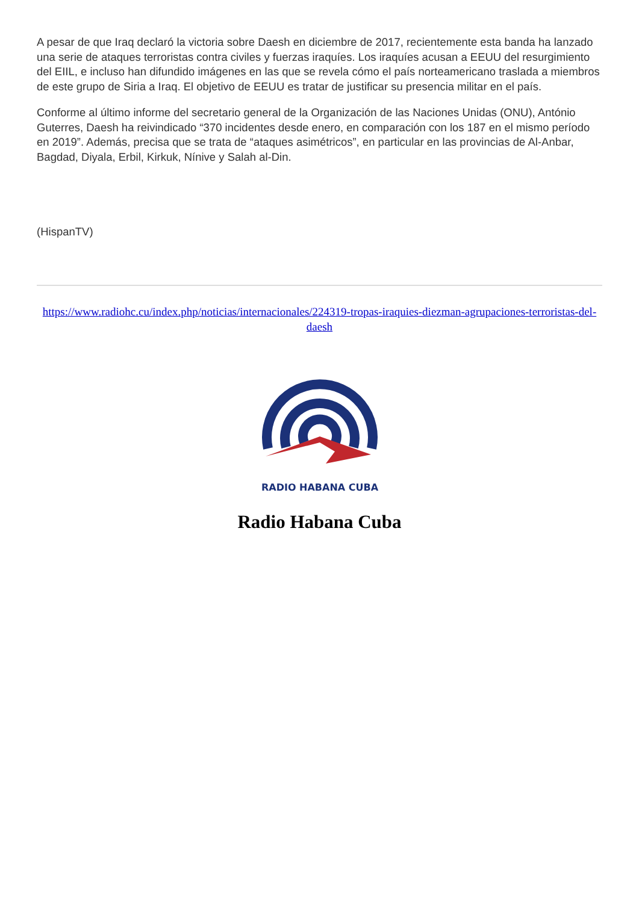A pesar de que Iraq declaró la victoria sobre Daesh en diciembre de 2017, recientemente esta banda ha lanzado una serie de ataques terroristas contra civiles y fuerzas iraquíes. Los iraquíes acusan a EEUU del resurgimiento del EIIL, e incluso han difundido imágenes en las que se revela cómo el país norteamericano traslada a miembros de este grupo de Siria a Iraq. El objetivo de EEUU es tratar de justificar su presencia militar en el país.
Conforme al último informe del secretario general de la Organización de las Naciones Unidas (ONU), António Guterres, Daesh ha reivindicado “370 incidentes desde enero, en comparación con los 187 en el mismo período en 2019”. Además, precisa que se trata de “ataques asimétricos”, en particular en las provincias de Al-Anbar, Bagdad, Diyala, Erbil, Kirkuk, Nínive y Salah al-Din.
(HispanTV)
https://www.radiohc.cu/index.php/noticias/internacionales/224319-tropas-iraquies-diezman-agrupaciones-terroristas-del-daesh
RADIO HABANA CUBA
Radio Habana Cuba